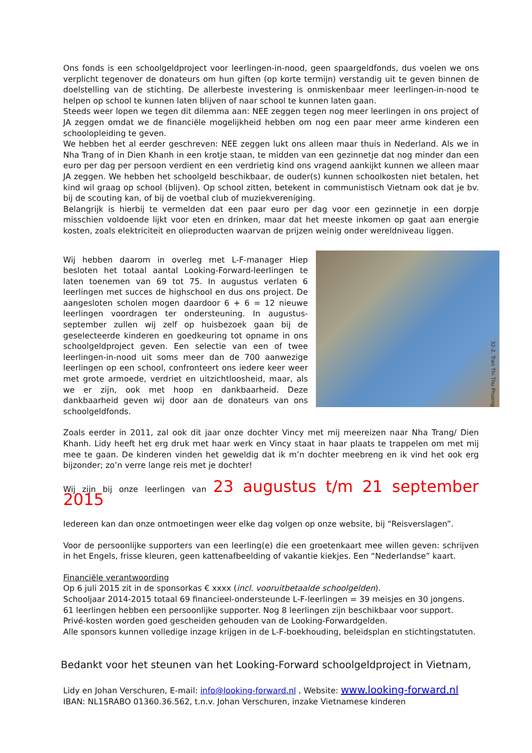Ons fonds is een schoolgeldproject voor leerlingen-in-nood, geen spaargeldfonds, dus voelen we ons verplicht tegenover de donateurs om hun giften (op korte termijn) verstandig uit te geven binnen de doelstelling van de stichting. De allerbeste investering is onmiskenbaar meer leerlingen-in-nood te helpen op school te kunnen laten blijven of naar school te kunnen laten gaan.
Steeds weer lopen we tegen dit dilemma aan: NEE zeggen tegen nog meer leerlingen in ons project of JA zeggen omdat we de financiële mogelijkheid hebben om nog een paar meer arme kinderen een schoolopleiding te geven.
We hebben het al eerder geschreven: NEE zeggen lukt ons alleen maar thuis in Nederland. Als we in Nha Trang of in Dien Khanh in een krotje staan, te midden van een gezinnetje dat nog minder dan een euro per dag per persoon verdient en een verdrietig kind ons vragend aankijkt kunnen we alleen maar JA zeggen. We hebben het schoolgeld beschikbaar, de ouder(s) kunnen schoolkosten niet betalen, het kind wil graag op school (blijven). Op school zitten, betekent in communistisch Vietnam ook dat je bv. bij de scouting kan, of bij de voetbal club of muziekvereniging.
Belangrijk is hierbij te vermelden dat een paar euro per dag voor een gezinnetje in een dorpje misschien voldoende lijkt voor eten en drinken, maar dat het meeste inkomen op gaat aan energie kosten, zoals elektriciteit en olieproducten waarvan de prijzen weinig onder wereldniveau liggen.
Wij hebben daarom in overleg met L-F-manager Hiep besloten het totaal aantal Looking-Forward-leerlingen te laten toenemen van 69 tot 75. In augustus verlaten 6 leerlingen met succes de highschool en dus ons project. De aangesloten scholen mogen daardoor 6 + 6 = 12 nieuwe leerlingen voordragen ter ondersteuning. In augustus-september zullen wij zelf op huisbezoek gaan bij de geselecteerde kinderen en goedkeuring tot opname in ons schoolgeldproject geven. Een selectie van een of twee leerlingen-in-nood uit soms meer dan de 700 aanwezige leerlingen op een school, confronteert ons iedere keer weer met grote armoede, verdriet en uitzichtloosheid, maar, als we er zijn, ook met hoop en dankbaarheid. Deze dankbaarheid geven wij door aan de donateurs van ons schoolgeldfonds.
32-2. Tran Thi Thu Phuong
Zoals eerder in 2011, zal ook dit jaar onze dochter Vincy met mij meereizen naar Nha Trang/ Dien Khanh. Lidy heeft het erg druk met haar werk en Vincy staat in haar plaats te trappelen om met mij mee te gaan. De kinderen vinden het geweldig dat ik m’n dochter meebreng en ik vind het ook erg bijzonder; zo’n verre lange reis met je dochter!
Wij zijn bij onze leerlingen van 23 augustus t/m 21 september 2015
Iedereen kan dan onze ontmoetingen weer elke dag volgen op onze website, bij “Reisverslagen”.
Voor de persoonlijke supporters van een leerling(e) die een groetenkaart mee willen geven: schrijven in het Engels, frisse kleuren, geen kattenafbeelding of vakantie kiekjes. Een “Nederlandse” kaart.
Financiële verantwoording
Op 6 juli 2015 zit in de sponsorkas € xxxx (incl. vooruitbetaalde schoolgelden).
Schooljaar 2014-2015 totaal 69 financieel-ondersteunde L-F-leerlingen = 39 meisjes en 30 jongens.
61 leerlingen hebben een persoonlijke supporter. Nog 8 leerlingen zijn beschikbaar voor support.
Privé-kosten worden goed gescheiden gehouden van de Looking-Forwardgelden.
Alle sponsors kunnen volledige inzage krijgen in de L-F-boekhouding, beleidsplan en stichtingstatuten.
Bedankt voor het steunen van het Looking-Forward schoolgeldproject in Vietnam,
Lidy en Johan Verschuren, E-mail: info@looking-forward.nl , Website: www.looking-forward.nl
IBAN: NL15RABO 01360.36.562, t.n.v. Johan Verschuren, inzake Vietnamese kinderen